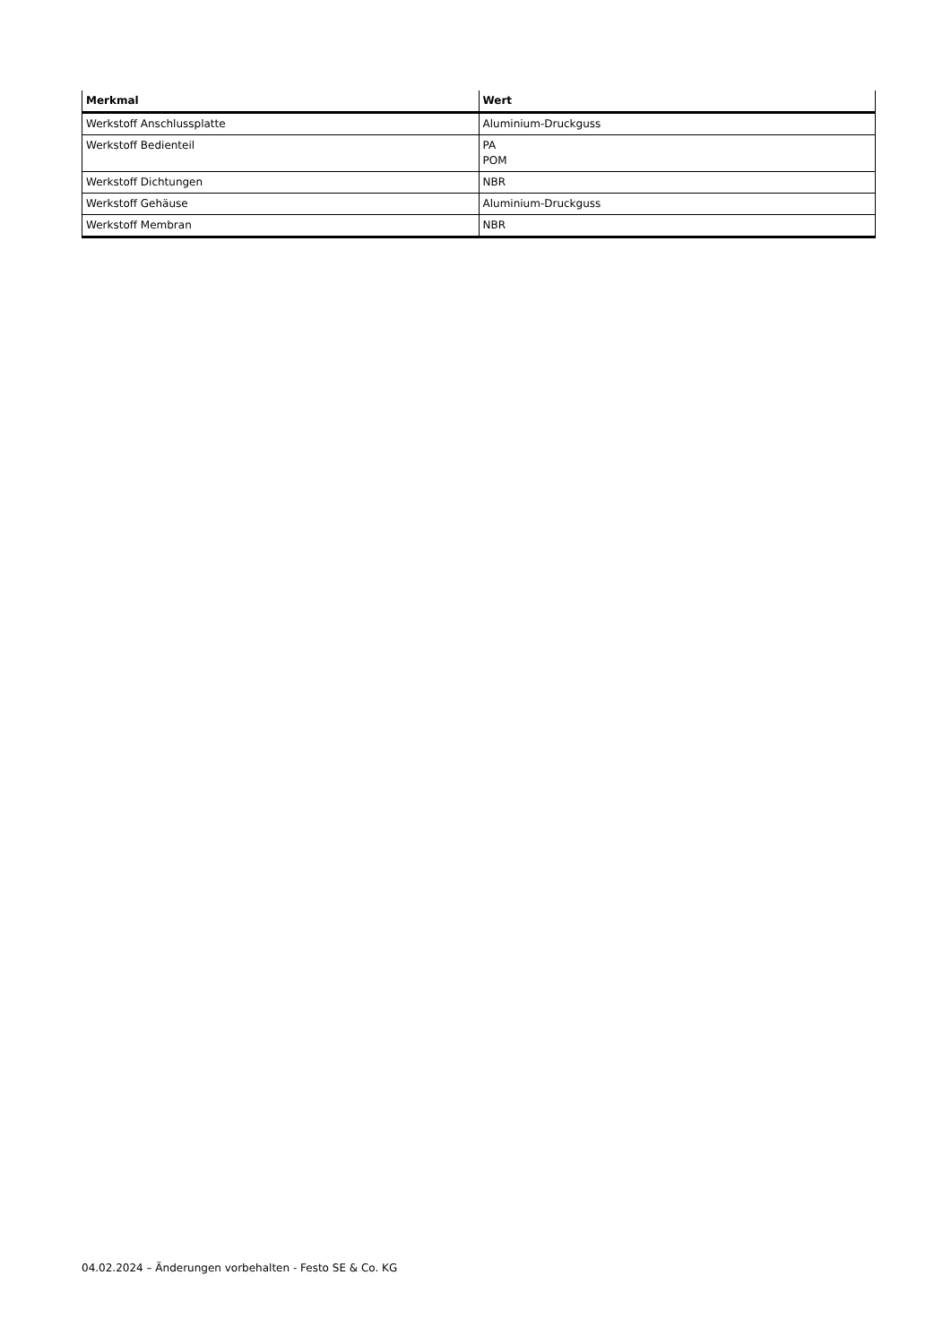| Merkmal | Wert |
| --- | --- |
| Werkstoff Anschlussplatte | Aluminium-Druckguss |
| Werkstoff Bedienteil | PA POM |
| Werkstoff Dichtungen | NBR |
| Werkstoff Gehäuse | Aluminium-Druckguss |
| Werkstoff Membran | NBR |
04.02.2024 – Änderungen vorbehalten - Festo SE & Co. KG